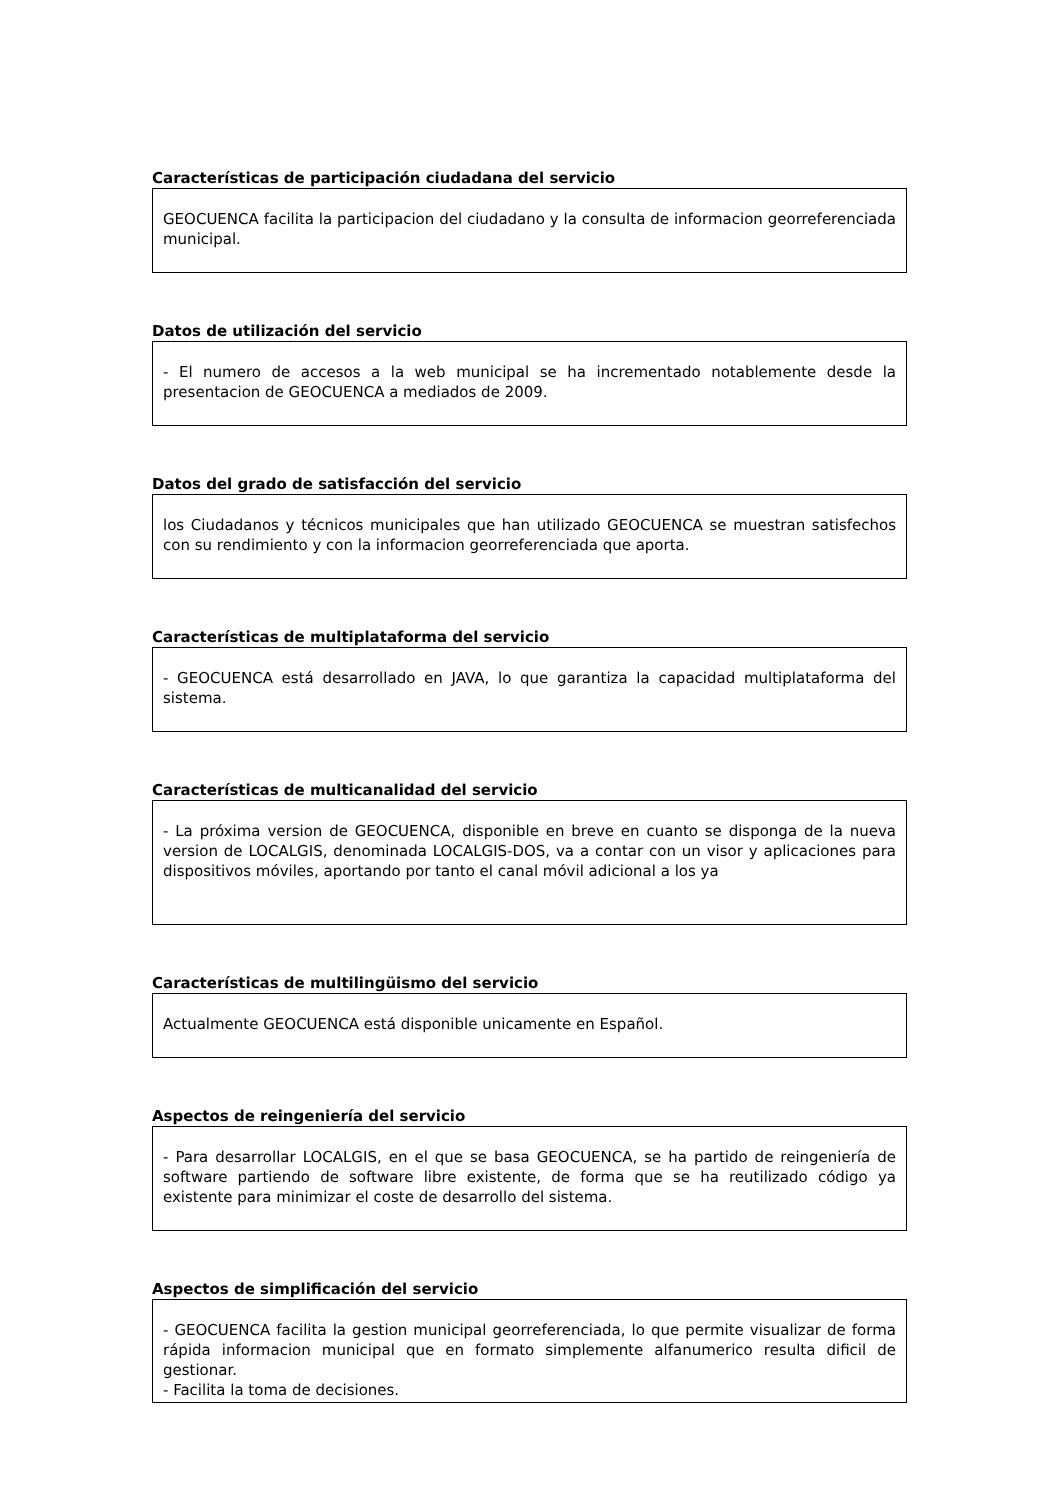Características de participación ciudadana del servicio
GEOCUENCA facilita la participacion del ciudadano y la consulta de informacion georreferenciada municipal.
Datos de utilización del servicio
- El numero de accesos a la web municipal se ha incrementado notablemente desde la presentacion de GEOCUENCA a mediados de 2009.
Datos del grado de satisfacción del servicio
los Ciudadanos y técnicos municipales que han utilizado GEOCUENCA se muestran satisfechos con su rendimiento y con la informacion georreferenciada que aporta.
Características de multiplataforma del servicio
- GEOCUENCA está desarrollado en JAVA, lo que garantiza la capacidad multiplataforma del sistema.
Características de multicanalidad del servicio
- La próxima version de GEOCUENCA, disponible en breve en cuanto se disponga de la nueva version de LOCALGIS, denominada LOCALGIS-DOS, va a contar con un visor y aplicaciones para dispositivos móviles, aportando por tanto el canal móvil adicional a los ya
Características de multilingüismo del servicio
Actualmente GEOCUENCA está disponible unicamente en Español.
Aspectos de reingeniería del servicio
- Para desarrollar LOCALGIS, en el que se basa GEOCUENCA, se ha partido de reingeniería de software partiendo de software libre existente, de forma que se ha reutilizado código ya existente para minimizar el coste de desarrollo del sistema.
Aspectos de simplificación del servicio
- GEOCUENCA facilita la gestion municipal georreferenciada, lo que permite visualizar de forma rápida informacion municipal que en formato simplemente alfanumerico resulta dificil de gestionar.
- Facilita la toma de decisiones.